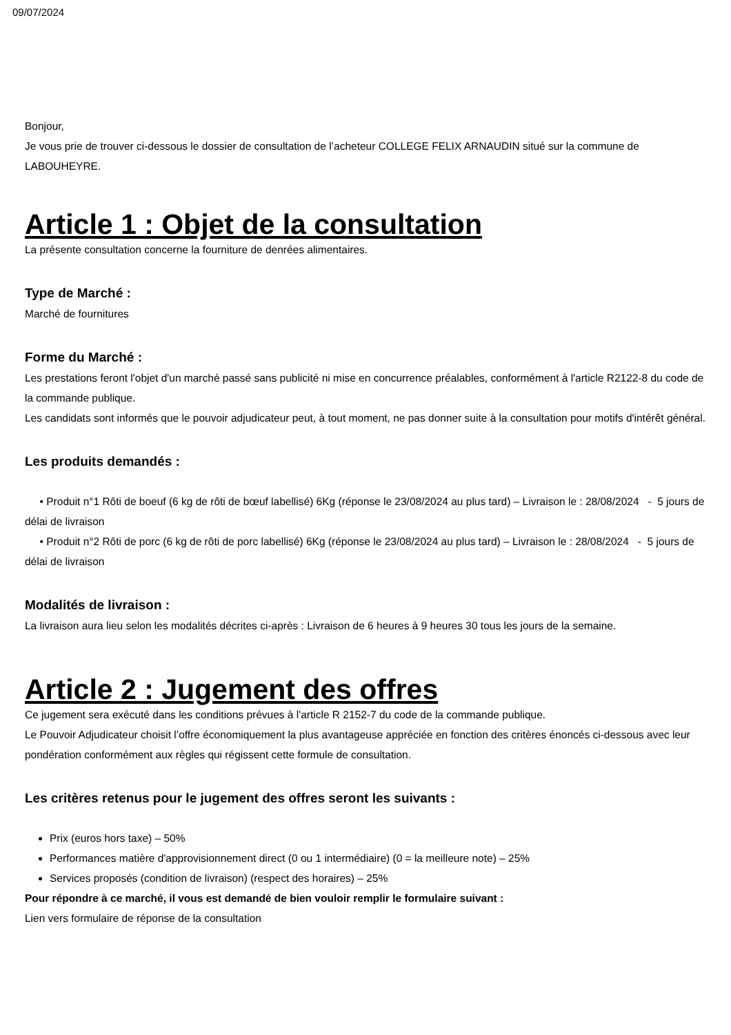09/07/2024
Bonjour,
Je vous prie de trouver ci-dessous le dossier de consultation de l’acheteur COLLEGE FELIX ARNAUDIN situé sur la commune de LABOUHEYRE.
Article 1 : Objet de la consultation
La présente consultation concerne la fourniture de denrées alimentaires.
Type de Marché :
Marché de fournitures
Forme du Marché :
Les prestations feront l'objet d'un marché passé sans publicité ni mise en concurrence préalables, conformément à l'article R2122-8 du code de la commande publique.
Les candidats sont informés que le pouvoir adjudicateur peut, à tout moment, ne pas donner suite à la consultation pour motifs d'intérêt général.
Les produits demandés :
• Produit n°1 Rôti de boeuf (6 kg de rôti de bœuf labellisé) 6Kg (réponse le 23/08/2024 au plus tard) – Livraison le : 28/08/2024 - 5 jours de délai de livraison
• Produit n°2 Rôti de porc (6 kg de rôti de porc labellisé) 6Kg (réponse le 23/08/2024 au plus tard) – Livraison le : 28/08/2024 - 5 jours de délai de livraison
Modalités de livraison :
La livraison aura lieu selon les modalités décrites ci-après : Livraison de 6 heures à 9 heures 30 tous les jours de la semaine.
Article 2 : Jugement des offres
Ce jugement sera exécuté dans les conditions prévues à l'article R 2152-7 du code de la commande publique.
Le Pouvoir Adjudicateur choisit l’offre économiquement la plus avantageuse appréciée en fonction des critères énoncés ci-dessous avec leur pondération conformément aux règles qui régissent cette formule de consultation.
Les critères retenus pour le jugement des offres seront les suivants :
Prix (euros hors taxe) – 50%
Performances matière d'approvisionnement direct (0 ou 1 intermédiaire) (0 = la meilleure note) – 25%
Services proposés (condition de livraison) (respect des horaires) – 25%
Pour répondre à ce marché, il vous est demandé de bien vouloir remplir le formulaire suivant :
Lien vers formulaire de réponse de la consultation